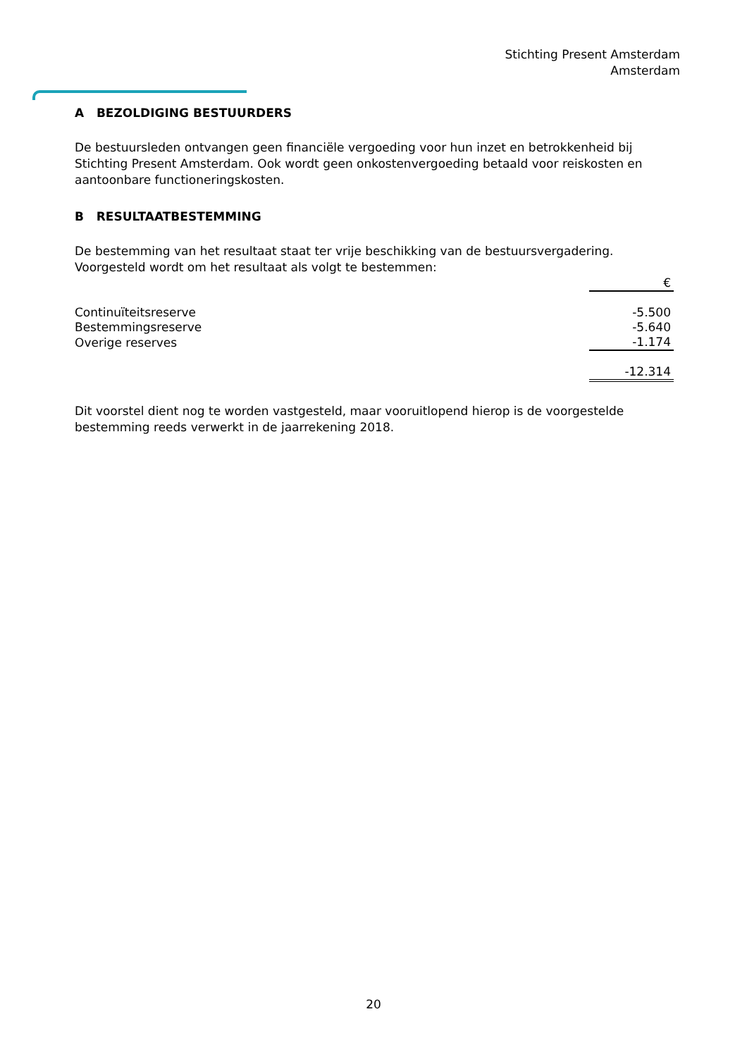Stichting Present Amsterdam
Amsterdam
A BEZOLDIGING BESTUURDERS
De bestuursleden ontvangen geen financiële vergoeding voor hun inzet en betrokkenheid bij Stichting Present Amsterdam. Ook wordt geen onkostenvergoeding betaald voor reiskosten en aantoonbare functioneringskosten.
B RESULTAATBESTEMMING
De bestemming van het resultaat staat ter vrije beschikking van de bestuursvergadering. Voorgesteld wordt om het resultaat als volgt te bestemmen:
| | € |
| Continuïteitsreserve | -5.500 |
| Bestemmingsreserve | -5.640 |
| Overige reserves | -1.174 |
| | -12.314 |
Dit voorstel dient nog te worden vastgesteld, maar vooruitlopend hierop is de voorgestelde bestemming reeds verwerkt in de jaarrekening 2018.
20